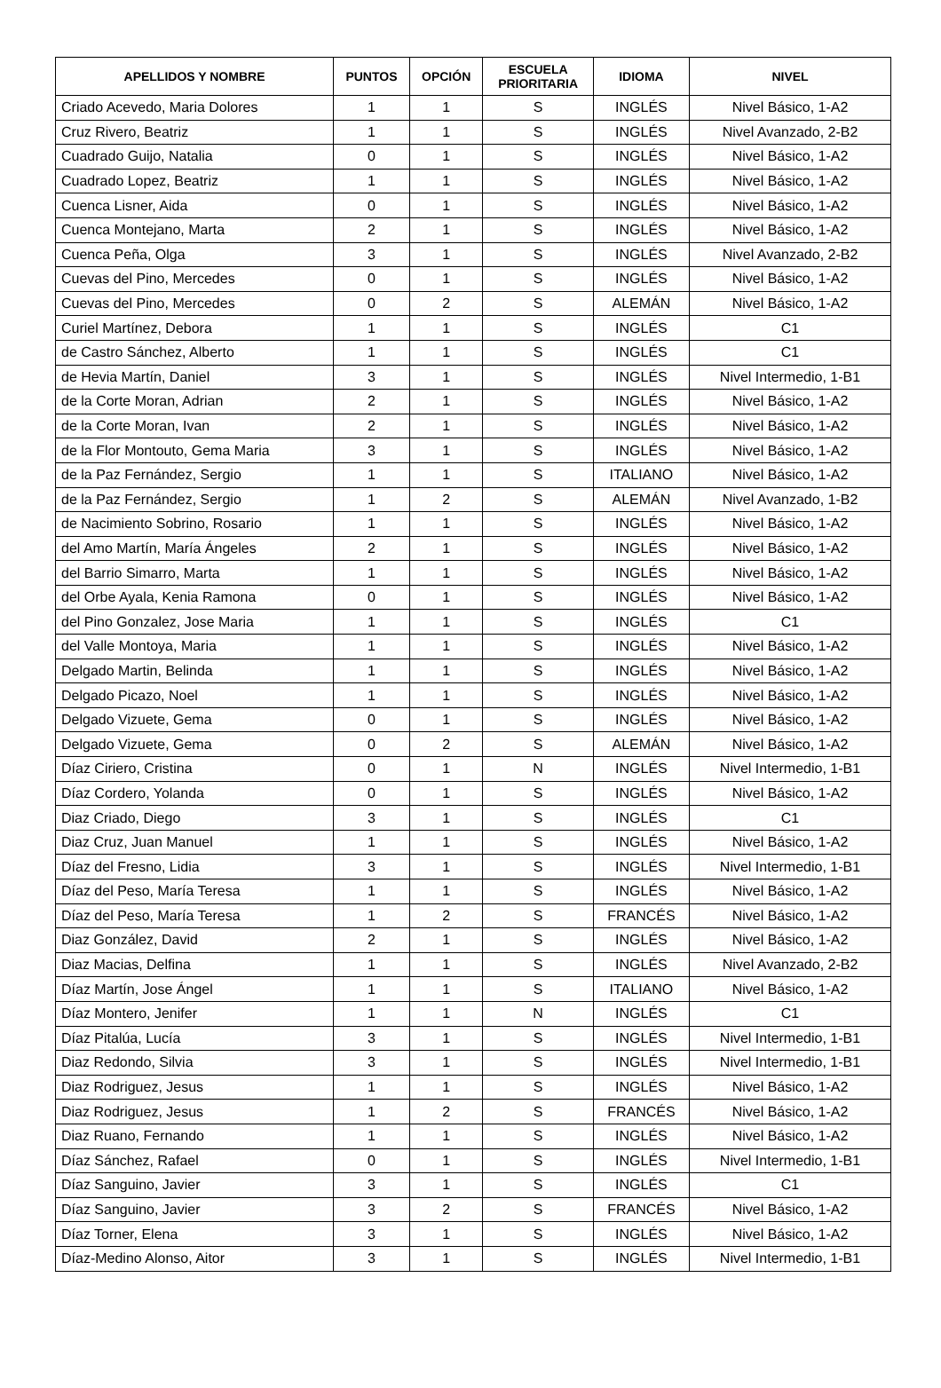| APELLIDOS Y NOMBRE | PUNTOS | OPCIÓN | ESCUELA PRIORITARIA | IDIOMA | NIVEL |
| --- | --- | --- | --- | --- | --- |
| Criado Acevedo, Maria Dolores | 1 | 1 | S | INGLÉS | Nivel Básico, 1-A2 |
| Cruz Rivero, Beatriz | 1 | 1 | S | INGLÉS | Nivel Avanzado, 2-B2 |
| Cuadrado Guijo, Natalia | 0 | 1 | S | INGLÉS | Nivel Básico, 1-A2 |
| Cuadrado Lopez, Beatriz | 1 | 1 | S | INGLÉS | Nivel Básico, 1-A2 |
| Cuenca Lisner, Aida | 0 | 1 | S | INGLÉS | Nivel Básico, 1-A2 |
| Cuenca Montejano, Marta | 2 | 1 | S | INGLÉS | Nivel Básico, 1-A2 |
| Cuenca Peña, Olga | 3 | 1 | S | INGLÉS | Nivel Avanzado, 2-B2 |
| Cuevas del Pino, Mercedes | 0 | 1 | S | INGLÉS | Nivel Básico, 1-A2 |
| Cuevas del Pino, Mercedes | 0 | 2 | S | ALEMÁN | Nivel Básico, 1-A2 |
| Curiel Martínez, Debora | 1 | 1 | S | INGLÉS | C1 |
| de Castro Sánchez, Alberto | 1 | 1 | S | INGLÉS | C1 |
| de Hevia Martín, Daniel | 3 | 1 | S | INGLÉS | Nivel Intermedio, 1-B1 |
| de la Corte Moran, Adrian | 2 | 1 | S | INGLÉS | Nivel Básico, 1-A2 |
| de la Corte Moran, Ivan | 2 | 1 | S | INGLÉS | Nivel Básico, 1-A2 |
| de la Flor Montouto, Gema Maria | 3 | 1 | S | INGLÉS | Nivel Básico, 1-A2 |
| de la Paz Fernández, Sergio | 1 | 1 | S | ITALIANO | Nivel Básico, 1-A2 |
| de la Paz Fernández, Sergio | 1 | 2 | S | ALEMÁN | Nivel Avanzado, 1-B2 |
| de Nacimiento Sobrino, Rosario | 1 | 1 | S | INGLÉS | Nivel Básico, 1-A2 |
| del Amo Martín, María Ángeles | 2 | 1 | S | INGLÉS | Nivel Básico, 1-A2 |
| del Barrio Simarro, Marta | 1 | 1 | S | INGLÉS | Nivel Básico, 1-A2 |
| del Orbe Ayala, Kenia Ramona | 0 | 1 | S | INGLÉS | Nivel Básico, 1-A2 |
| del Pino Gonzalez, Jose Maria | 1 | 1 | S | INGLÉS | C1 |
| del Valle Montoya, Maria | 1 | 1 | S | INGLÉS | Nivel Básico, 1-A2 |
| Delgado Martin, Belinda | 1 | 1 | S | INGLÉS | Nivel Básico, 1-A2 |
| Delgado Picazo, Noel | 1 | 1 | S | INGLÉS | Nivel Básico, 1-A2 |
| Delgado Vizuete, Gema | 0 | 1 | S | INGLÉS | Nivel Básico, 1-A2 |
| Delgado Vizuete, Gema | 0 | 2 | S | ALEMÁN | Nivel Básico, 1-A2 |
| Díaz Ciriero, Cristina | 0 | 1 | N | INGLÉS | Nivel Intermedio, 1-B1 |
| Díaz Cordero, Yolanda | 0 | 1 | S | INGLÉS | Nivel Básico, 1-A2 |
| Diaz Criado, Diego | 3 | 1 | S | INGLÉS | C1 |
| Diaz Cruz, Juan Manuel | 1 | 1 | S | INGLÉS | Nivel Básico, 1-A2 |
| Díaz del Fresno, Lidia | 3 | 1 | S | INGLÉS | Nivel Intermedio, 1-B1 |
| Díaz del Peso, María Teresa | 1 | 1 | S | INGLÉS | Nivel Básico, 1-A2 |
| Díaz del Peso, María Teresa | 1 | 2 | S | FRANCÉS | Nivel Básico, 1-A2 |
| Diaz González, David | 2 | 1 | S | INGLÉS | Nivel Básico, 1-A2 |
| Diaz Macias, Delfina | 1 | 1 | S | INGLÉS | Nivel Avanzado, 2-B2 |
| Díaz Martín, Jose Ángel | 1 | 1 | S | ITALIANO | Nivel Básico, 1-A2 |
| Díaz Montero, Jenifer | 1 | 1 | N | INGLÉS | C1 |
| Díaz Pitalúa, Lucía | 3 | 1 | S | INGLÉS | Nivel Intermedio, 1-B1 |
| Diaz Redondo, Silvia | 3 | 1 | S | INGLÉS | Nivel Intermedio, 1-B1 |
| Diaz Rodriguez, Jesus | 1 | 1 | S | INGLÉS | Nivel Básico, 1-A2 |
| Diaz Rodriguez, Jesus | 1 | 2 | S | FRANCÉS | Nivel Básico, 1-A2 |
| Diaz Ruano, Fernando | 1 | 1 | S | INGLÉS | Nivel Básico, 1-A2 |
| Díaz Sánchez, Rafael | 0 | 1 | S | INGLÉS | Nivel Intermedio, 1-B1 |
| Díaz Sanguino, Javier | 3 | 1 | S | INGLÉS | C1 |
| Díaz Sanguino, Javier | 3 | 2 | S | FRANCÉS | Nivel Básico, 1-A2 |
| Díaz Torner, Elena | 3 | 1 | S | INGLÉS | Nivel Básico, 1-A2 |
| Díaz-Medino Alonso, Aitor | 3 | 1 | S | INGLÉS | Nivel Intermedio, 1-B1 |